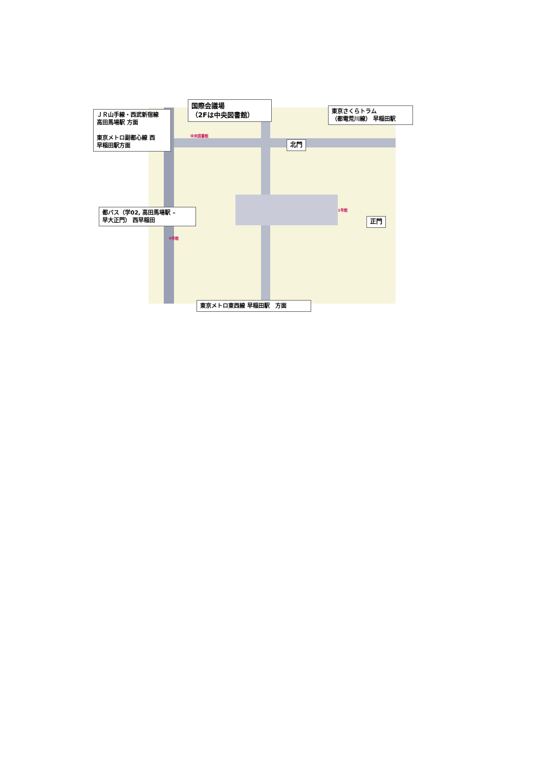ＪＲ山手線・西武新宿線
高田馬場駅 方面
東京メトロ副都心線 西
早稲田駅方面
国際会議場
（2Fは中央図書館）
東京さくらトラム
（都電荒川線） 早稲田駅
北門
正門
都バス（学02, 高田馬場駅 –
早大正門） 西早稲田
東京メトロ東西線 早稲田駅　方面
中央図書館
1号館
9号館